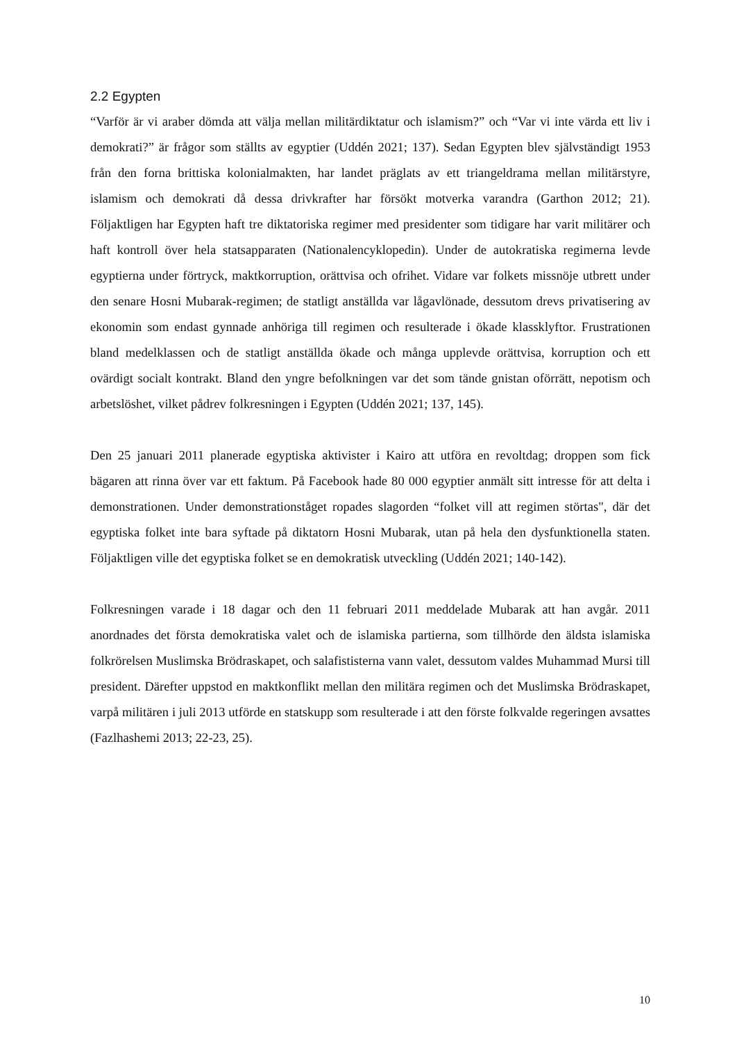2.2 Egypten
“Varför är vi araber dömda att välja mellan militärdiktatur och islamism?” och “Var vi inte värda ett liv i demokrati?” är frågor som ställts av egyptier (Uddén 2021; 137). Sedan Egypten blev självständigt 1953 från den forna brittiska kolonialmakten, har landet präglats av ett triangeldrama mellan militärstyre, islamism och demokrati då dessa drivkrafter har försökt motverka varandra (Garthon 2012; 21). Följaktligen har Egypten haft tre diktatoriska regimer med presidenter som tidigare har varit militärer och haft kontroll över hela statsapparaten (Nationalencyklopedin). Under de autokratiska regimerna levde egyptierna under förtryck, maktkorruption, orättvisa och ofrihet. Vidare var folkets missnöje utbrett under den senare Hosni Mubarak-regimen; de statligt anställda var lågavlönade, dessutom drevs privatisering av ekonomin som endast gynnade anhöriga till regimen och resulterade i ökade klassklyftor. Frustrationen bland medelklassen och de statligt anställda ökade och många upplevde orättvisa, korruption och ett ovärdigt socialt kontrakt. Bland den yngre befolkningen var det som tände gnistan oförrätt, nepotism och arbetslöshet, vilket pådrev folkresningen i Egypten (Uddén 2021; 137, 145).
Den 25 januari 2011 planerade egyptiska aktivister i Kairo att utföra en revoltdag; droppen som fick bägaren att rinna över var ett faktum. På Facebook hade 80 000 egyptier anmält sitt intresse för att delta i demonstrationen. Under demonstrationståget ropades slagorden “folket vill att regimen störtas", där det egyptiska folket inte bara syftade på diktatorn Hosni Mubarak, utan på hela den dysfunktionella staten. Följaktligen ville det egyptiska folket se en demokratisk utveckling (Uddén 2021; 140-142).
Folkresningen varade i 18 dagar och den 11 februari 2011 meddelade Mubarak att han avgår. 2011 anordnades det första demokratiska valet och de islamiska partierna, som tillhörde den äldsta islamiska folkrörelsen Muslimska Brödraskapet, och salafististerna vann valet, dessutom valdes Muhammad Mursi till president. Därefter uppstod en maktkonflikt mellan den militära regimen och det Muslimska Brödraskapet, varpå militären i juli 2013 utförde en statskupp som resulterade i att den förste folkvalde regeringen avsattes (Fazlhashemi 2013; 22-23, 25).
10